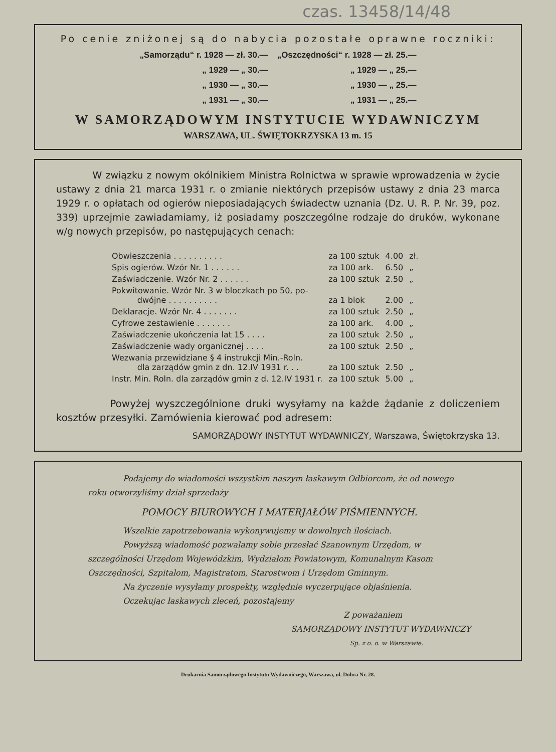czas. 13458/14/48
Po cenie zniżonej są do nabycia pozostałe oprawne roczniki:
| „Samorządu“ r. 1928 — zł. 30.— | „Oszczędności“ r. 1928 — zł. 25.— |
| „ 1929 — „ 30.— | „ 1929 — „ 25.— |
| „ 1930 — „ 30.— | „ 1930 — „ 25.— |
| „ 1931 — „ 30.— | „ 1931 — „ 25.— |
W SAMORZĄDOWYM INSTYTUCIE WYDAWNICZYM
WARSZAWA, UL. ŚWIĘTOKRZYSKA 13 m. 15
W związku z nowym okólnikiem Ministra Rolnictwa w sprawie wprowadzenia w życie ustawy z dnia 21 marca 1931 r. o zmianie niektórych przepisów ustawy z dnia 23 marca 1929 r. o opłatach od ogierów nieposiadających świadectw uznania (Dz. U. R. P. Nr. 39, poz. 339) uprzejmie zawiadamiamy, iż posiadamy poszczególne rodzaje do druków, wykonane w/g nowych przepisów, po następujących cenach:
| Obwieszczenia . . . . . . . . . . | za 100 sztuk | 4.00 | zł. |
| Spis ogierów. Wzór Nr. 1 . . . . . . | za 100 ark. | 6.50 | „ |
| Zaświadczenie. Wzór Nr. 2 . . . . . . | za 100 sztuk | 2.50 | „ |
| Pokwitowanie. Wzór Nr. 3 w bloczkach po 50, po- dwójne . . . . . . . . . . | za 1 blok | 2.00 | „ |
| Deklaracje. Wzór Nr. 4 . . . . . . . | za 100 sztuk | 2.50 | „ |
| Cyfrowe zestawienie . . . . . . . | za 100 ark. | 4.00 | „ |
| Zaświadczenie ukończenia lat 15 . . . . | za 100 sztuk | 2.50 | „ |
| Zaświadczenie wady organicznej . . . . | za 100 sztuk | 2.50 | „ |
| Wezwania przewidziane § 4 instrukcji Min.-Roln. dla zarządów gmin z dn. 12.IV 1931 r. . . | za 100 sztuk | 2.50 | „ |
| Instr. Min. Roln. dla zarządów gmin z d. 12.IV 1931 r. | za 100 sztuk | 5.00 | „ |
Powyżej wyszczególnione druki wysyłamy na każde żądanie z doliczeniem kosztów przesyłki. Zamówienia kierować pod adresem:
SAMORZĄDOWY INSTYTUT WYDAWNICZY, Warszawa, Świętokrzyska 13.
Podajemy do wiadomości wszystkim naszym łaskawym Odbiorcom, że od nowego roku otworzyliśmy dział sprzedaży
POMOCY BIUROWYCH I MATERJAŁÓW PIŚMIENNYCH.
Wszelkie zapotrzebowania wykonywujemy w dowolnych ilościach.
Powyższą wiadomość pozwalamy sobie przesłać Szanownym Urzędom, w szczególności Urzędom Wojewódzkim, Wydziałom Powiatowym, Komunalnym Kasom Oszczędności, Szpitalom, Magistratom, Starostwom i Urzędom Gminnym.
Na życzenie wysyłamy prospekty, względnie wyczerpujące objaśnienia.
Oczekując łaskawych zleceń, pozostajemy
Z poważaniem
SAMORZĄDOWY INSTYTUT WYDAWNICZY
Sp. z o. o. w Warszawie.
Drukarnia Samorządowego Instytutu Wydawniczego, Warszawa, ul. Dobra Nr. 28.